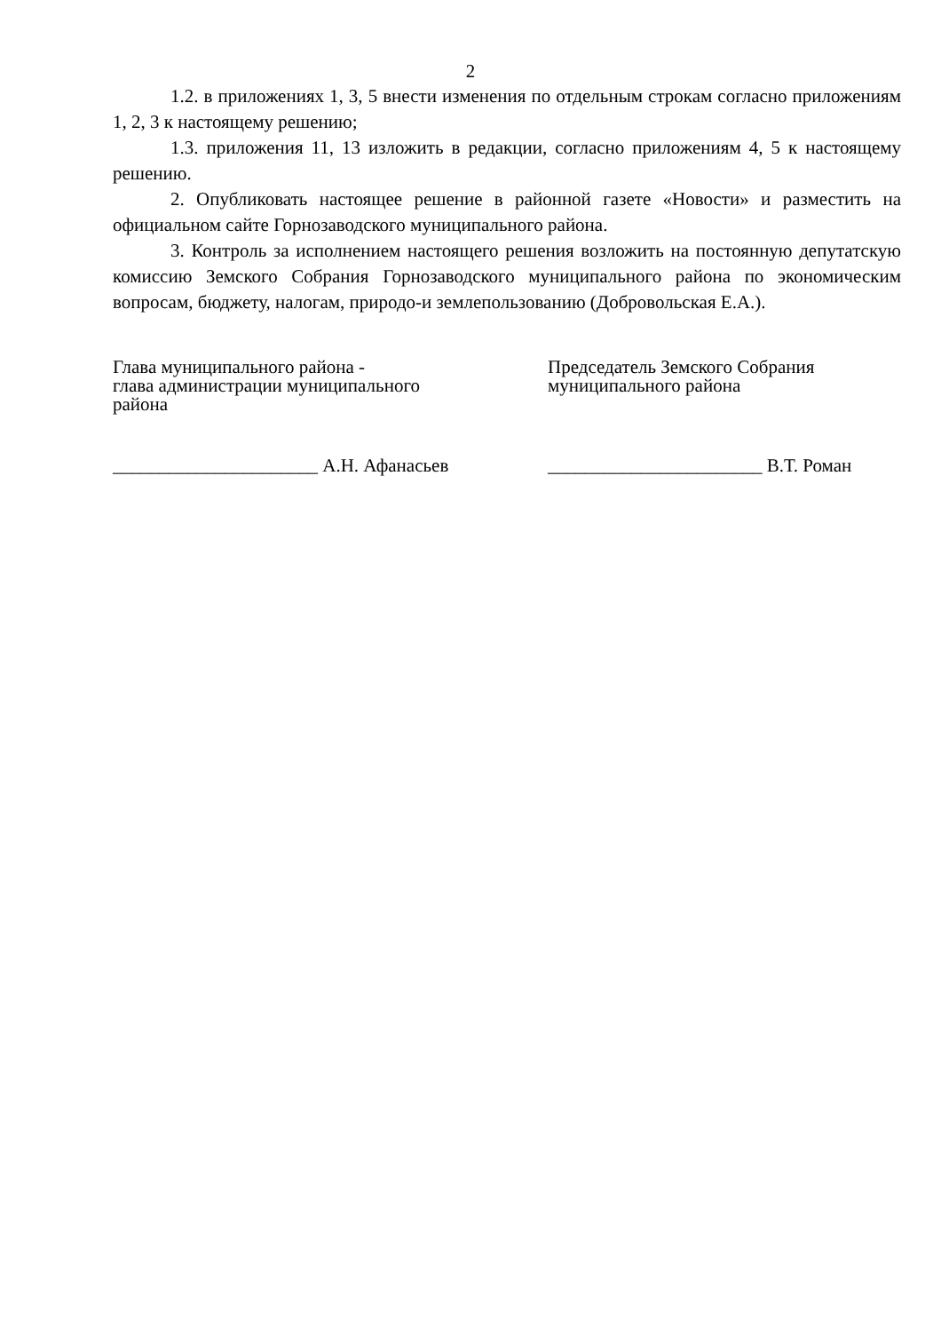2
1.2. в приложениях 1, 3, 5 внести изменения по отдельным строкам согласно приложениям 1, 2, 3 к настоящему решению;
1.3. приложения 11, 13 изложить в редакции, согласно приложениям 4, 5 к настоящему решению.
2. Опубликовать настоящее решение в районной газете «Новости» и разместить на официальном сайте Горнозаводского муниципального района.
3. Контроль за исполнением настоящего решения возложить на постоянную депутатскую комиссию Земского Собрания Горнозаводского муниципального района по экономическим вопросам, бюджету, налогам, природо-и землепользованию (Добровольская Е.А.).
Глава муниципального района -
глава администрации муниципального
района
Председатель Земского Собрания
муниципального района
______________________ А.Н. Афанасьев _______________________ В.Т. Роман